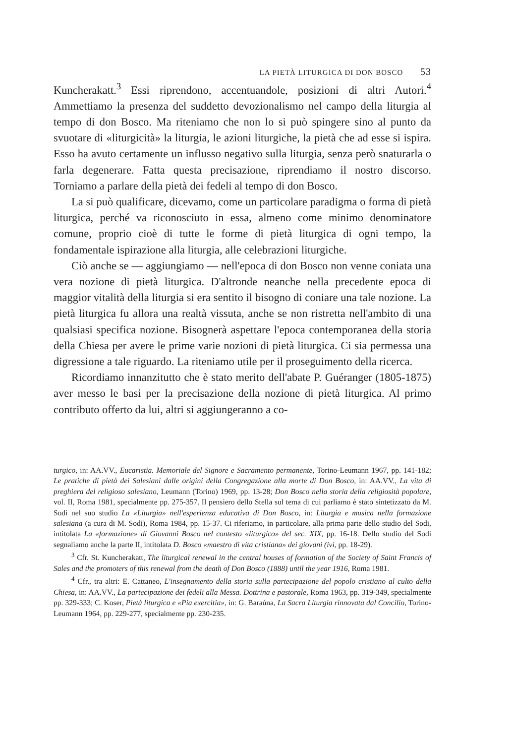LA PIETÀ LITURGICA DI DON BOSCO 53
Kuncherakatt.<sup>3</sup> Essi riprendono, accentuandole, posizioni di altri Autori.<sup>4</sup> Ammettiamo la presenza del suddetto devozionalismo nel campo della liturgia al tempo di don Bosco. Ma riteniamo che non lo si può spingere sino al punto da svuotare di «liturgicità» la liturgia, le azioni liturgiche, la pietà che ad esse si ispira. Esso ha avuto certamente un influsso negativo sulla liturgia, senza però snaturarla o farla degenerare. Fatta questa precisazione, riprendiamo il nostro discorso. Torniamo a parlare della pietà dei fedeli al tempo di don Bosco.
La si può qualificare, dicevamo, come un particolare paradigma o forma di pietà liturgica, perché va riconosciuto in essa, almeno come minimo denominatore comune, proprio cioè di tutte le forme di pietà liturgica di ogni tempo, la fondamentale ispirazione alla liturgia, alle celebrazioni liturgiche.
Ciò anche se — aggiungiamo — nell'epoca di don Bosco non venne coniata una vera nozione di pietà liturgica. D'altronde neanche nella precedente epoca di maggior vitalità della liturgia si era sentito il bisogno di coniare una tale nozione. La pietà liturgica fu allora una realtà vissuta, anche se non ristretta nell'ambito di una qualsiasi specifica nozione. Bisognerà aspettare l'epoca contemporanea della storia della Chiesa per avere le prime varie nozioni di pietà liturgica. Ci sia permessa una digressione a tale riguardo. La riteniamo utile per il proseguimento della ricerca.
Ricordiamo innanzitutto che è stato merito dell'abate P. Guéranger (1805-1875) aver messo le basi per la precisazione della nozione di pietà liturgica. Al primo contributo offerto da lui, altri si aggiungeranno a co-
turgico, in: AA.VV., Eucaristia. Memoriale del Signore e Sacramento permanente, Torino-Leumann 1967, pp. 141-182; Le pratiche di pietà dei Salesiani dalle origini della Congregazione alla morte di Don Bosco, in: AA.VV., La vita di preghiera del religioso salesiano, Leumann (Torino) 1969, pp. 13-28; Don Bosco nella storia della religiosità popolare, vol. II, Roma 1981, specialmente pp. 275-357. Il pensiero dello Stella sul tema di cui parliamo è stato sintetizzato da M. Sodi nel suo studio La «Liturgia» nell'esperienza educativa di Don Bosco, in: Liturgia e musica nella formazione salesiana (a cura di M. Sodi), Roma 1984, pp. 15-37. Ci riferiamo, in particolare, alla prima parte dello studio del Sodi, intitolata La «formazione» di Giovanni Bosco nel contesto «liturgico» del sec. XIX, pp. 16-18. Dello studio del Sodi segnaliamo anche la parte II, intitolata D. Bosco «maestro di vita cristiana» dei giovani (ivi, pp. 18-29).
<sup>3</sup> Cfr. St. Kuncherakatt, The liturgical renewal in the central houses of formation of the Society of Saint Francis of Sales and the promoters of this renewal from the death of Don Bosco (1888) until the year 1916, Roma 1981.
<sup>4</sup> Cfr., tra altri: E. Cattaneo, L'insegnamento della storia sulla partecipazione del popolo cristiano al culto della Chiesa, in: AA.VV., La partecipazione dei fedeli alla Messa. Dottrina e pastorale, Roma 1963, pp. 319-349, specialmente pp. 329-333; C. Koser, Pietà liturgica e «Pia exercitia», in: G. Baraúna, La Sacra Liturgia rinnovata dal Concilio, Torino-Leumann 1964, pp. 229-277, specialmente pp. 230-235.